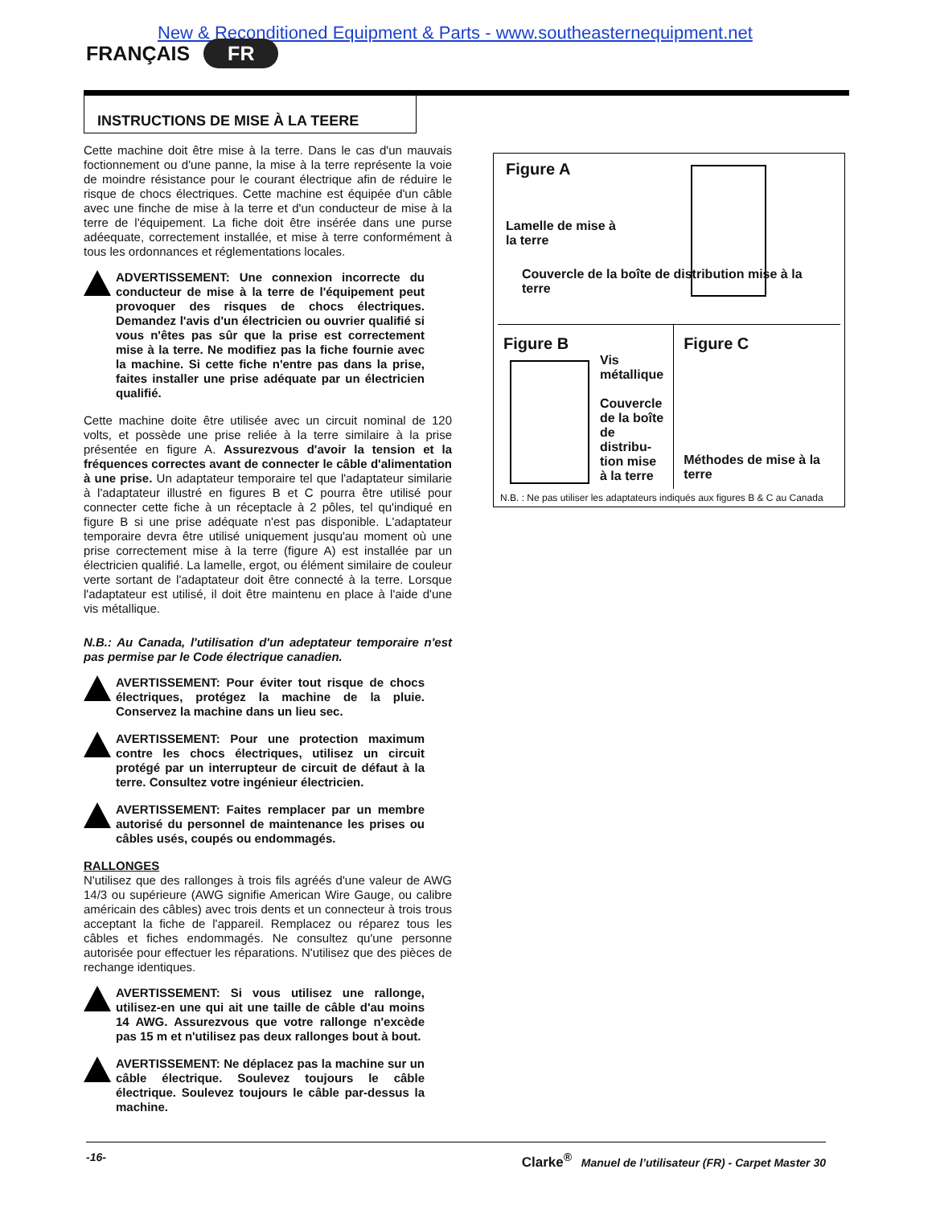New & Reconditioned Equipment & Parts - www.southeasternequipment.net
FRANÇAIS FR
INSTRUCTIONS DE MISE À LA TEERE
Cette machine doit être mise à la terre. Dans le cas d'un mauvais foctionnement ou d'une panne, la mise à la terre représente la voie de moindre résistance pour le courant électrique afin de réduire le risque de chocs électriques. Cette machine est équipée d'un câble avec une finche de mise à la terre et d'un conducteur de mise à la terre de l'équipement. La fiche doit être insérée dans une purse adéequate, correctement installée, et mise à terre conformément à tous les ordonnances et réglementations locales.
ADVERTISSEMENT: Une connexion incorrecte du conducteur de mise à la terre de l'équipement peut provoquer des risques de chocs électriques. Demandez l'avis d'un électricien ou ouvrier qualifié si vous n'êtes pas sûr que la prise est correctement mise à la terre. Ne modifiez pas la fiche fournie avec la machine. Si cette fiche n'entre pas dans la prise, faites installer une prise adéquate par un électricien qualifié.
Cette machine doite être utilisée avec un circuit nominal de 120 volts, et possède une prise reliée à la terre similaire à la prise présentée en figure A. Assurezvous d'avoir la tension et la fréquences correctes avant de connecter le câble d'alimentation à une prise. Un adaptateur temporaire tel que l'adaptateur similarie à l'adaptateur illustré en figures B et C pourra être utilisé pour connecter cette fiche à un réceptacle à 2 pôles, tel qu'indiqué en figure B si une prise adéquate n'est pas disponible. L'adaptateur temporaire devra être utilisé uniquement jusqu'au moment où une prise correctement mise à la terre (figure A) est installée par un électricien qualifié. La lamelle, ergot, ou élément similaire de couleur verte sortant de l'adaptateur doit être connecté à la terre. Lorsque l'adaptateur est utilisé, il doit être maintenu en place à l'aide d'une vis métallique.
N.B.: Au Canada, l'utilisation d'un adeptateur temporaire n'est pas permise par le Code électrique canadien.
AVERTISSEMENT: Pour éviter tout risque de chocs électriques, protégez la machine de la pluie. Conservez la machine dans un lieu sec.
AVERTISSEMENT: Pour une protection maximum contre les chocs électriques, utilisez un circuit protégé par un interrupteur de circuit de défaut à la terre. Consultez votre ingénieur électricien.
AVERTISSEMENT: Faites remplacer par un membre autorisé du personnel de maintenance les prises ou câbles usés, coupés ou endommagés.
RALLONGES
N'utilisez que des rallonges à trois fils agréés d'une valeur de AWG 14/3 ou supérieure (AWG signifie American Wire Gauge, ou calibre américain des câbles) avec trois dents et un connecteur à trois trous acceptant la fiche de l'appareil. Remplacez ou réparez tous les câbles et fiches endommagés. Ne consultez qu'une personne autorisée pour effectuer les réparations. N'utilisez que des pièces de rechange identiques.
AVERTISSEMENT: Si vous utilisez une rallonge, utilisez-en une qui ait une taille de câble d'au moins 14 AWG. Assurezvous que votre rallonge n'excède pas 15 m et n'utilisez pas deux rallonges bout à bout.
AVERTISSEMENT: Ne déplacez pas la machine sur un câble électrique. Soulevez toujours le câble électrique. Soulevez toujours le câble par-dessus la machine.
Figure A
Lamelle de mise à la terre
Couvercle de la boîte de distribution mise à la terre
Figure B
Vis métallique
Couvercle de la boîte de distribu-tion mise à la terre
Figure C
Méthodes de mise à la terre
N.B. : Ne pas utiliser les adaptateurs indiqués aux figures B & C au Canada
-16- Clarke<sup>®</sup> Manuel de l’utilisateur (FR) - Carpet Master 30